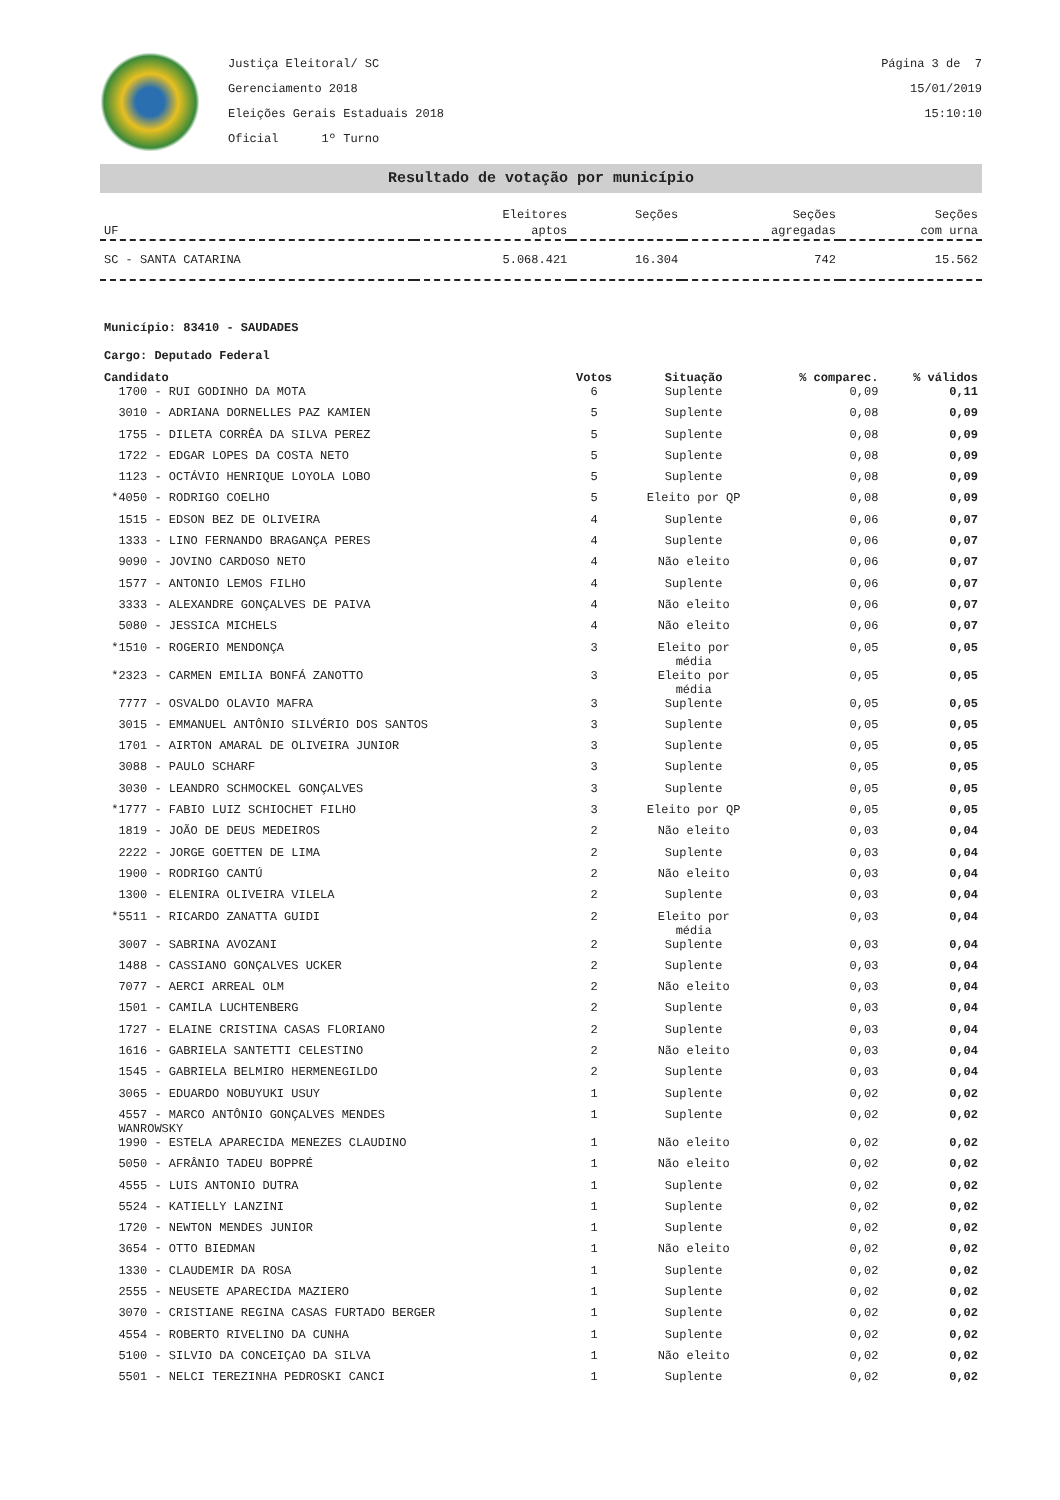Justiça Eleitoral/ SC
Gerenciamento 2018
Eleições Gerais Estaduais 2018
Oficial 1º Turno
Página 3 de 7
15/01/2019
15:10:10
Resultado de votação por município
| UF | Eleitores aptos | Seções | Seções agregadas | Seções com urna |
| --- | --- | --- | --- | --- |
| SC - SANTA CATARINA | 5.068.421 | 16.304 | 742 | 15.562 |
Município: 83410 - SAUDADES
Cargo: Deputado Federal
| Candidato | Votos | Situação | % comparec. | % válidos |
| --- | --- | --- | --- | --- |
| 1700 - RUI GODINHO DA MOTA | 6 | Suplente | 0,09 | 0,11 |
| 3010 - ADRIANA DORNELLES PAZ KAMIEN | 5 | Suplente | 0,08 | 0,09 |
| 1755 - DILETA CORRÊA DA SILVA PEREZ | 5 | Suplente | 0,08 | 0,09 |
| 1722 - EDGAR LOPES DA COSTA NETO | 5 | Suplente | 0,08 | 0,09 |
| 1123 - OCTÁVIO HENRIQUE LOYOLA LOBO | 5 | Suplente | 0,08 | 0,09 |
| *4050 - RODRIGO COELHO | 5 | Eleito por QP | 0,08 | 0,09 |
| 1515 - EDSON BEZ DE OLIVEIRA | 4 | Suplente | 0,06 | 0,07 |
| 1333 - LINO FERNANDO BRAGANÇA PERES | 4 | Suplente | 0,06 | 0,07 |
| 9090 - JOVINO CARDOSO NETO | 4 | Não eleito | 0,06 | 0,07 |
| 1577 - ANTONIO LEMOS FILHO | 4 | Suplente | 0,06 | 0,07 |
| 3333 - ALEXANDRE GONÇALVES DE PAIVA | 4 | Não eleito | 0,06 | 0,07 |
| 5080 - JESSICA MICHELS | 4 | Não eleito | 0,06 | 0,07 |
| *1510 - ROGERIO MENDONÇA | 3 | Eleito por média | 0,05 | 0,05 |
| *2323 - CARMEN EMILIA BONFÁ ZANOTTO | 3 | Eleito por média | 0,05 | 0,05 |
| 7777 - OSVALDO OLAVIO MAFRA | 3 | Suplente | 0,05 | 0,05 |
| 3015 - EMMANUEL ANTÔNIO SILVÉRIO DOS SANTOS | 3 | Suplente | 0,05 | 0,05 |
| 1701 - AIRTON AMARAL DE OLIVEIRA JUNIOR | 3 | Suplente | 0,05 | 0,05 |
| 3088 - PAULO SCHARF | 3 | Suplente | 0,05 | 0,05 |
| 3030 - LEANDRO SCHMOCKEL GONÇALVES | 3 | Suplente | 0,05 | 0,05 |
| *1777 - FABIO LUIZ SCHIOCHET FILHO | 3 | Eleito por QP | 0,05 | 0,05 |
| 1819 - JOÃO DE DEUS MEDEIROS | 2 | Não eleito | 0,03 | 0,04 |
| 2222 - JORGE GOETTEN DE LIMA | 2 | Suplente | 0,03 | 0,04 |
| 1900 - RODRIGO CANTÚ | 2 | Não eleito | 0,03 | 0,04 |
| 1300 - ELENIRA OLIVEIRA VILELA | 2 | Suplente | 0,03 | 0,04 |
| *5511 - RICARDO ZANATTA GUIDI | 2 | Eleito por média | 0,03 | 0,04 |
| 3007 - SABRINA AVOZANI | 2 | Suplente | 0,03 | 0,04 |
| 1488 - CASSIANO GONÇALVES UCKER | 2 | Suplente | 0,03 | 0,04 |
| 7077 - AERCI ARREAL OLM | 2 | Não eleito | 0,03 | 0,04 |
| 1501 - CAMILA LUCHTENBERG | 2 | Suplente | 0,03 | 0,04 |
| 1727 - ELAINE CRISTINA CASAS FLORIANO | 2 | Suplente | 0,03 | 0,04 |
| 1616 - GABRIELA SANTETTI CELESTINO | 2 | Não eleito | 0,03 | 0,04 |
| 1545 - GABRIELA BELMIRO HERMENEGILDO | 2 | Suplente | 0,03 | 0,04 |
| 3065 - EDUARDO NOBUYUKI USUY | 1 | Suplente | 0,02 | 0,02 |
| 4557 - MARCO ANTÔNIO GONÇALVES MENDES WANROWSKY | 1 | Suplente | 0,02 | 0,02 |
| 1990 - ESTELA APARECIDA MENEZES CLAUDINO | 1 | Não eleito | 0,02 | 0,02 |
| 5050 - AFRÂNIO TADEU BOPPRÉ | 1 | Não eleito | 0,02 | 0,02 |
| 4555 - LUIS ANTONIO DUTRA | 1 | Suplente | 0,02 | 0,02 |
| 5524 - KATIELLY LANZINI | 1 | Suplente | 0,02 | 0,02 |
| 1720 - NEWTON MENDES JUNIOR | 1 | Suplente | 0,02 | 0,02 |
| 3654 - OTTO BIEDMAN | 1 | Não eleito | 0,02 | 0,02 |
| 1330 - CLAUDEMIR DA ROSA | 1 | Suplente | 0,02 | 0,02 |
| 2555 - NEUSETE APARECIDA MAZIERO | 1 | Suplente | 0,02 | 0,02 |
| 3070 - CRISTIANE REGINA CASAS FURTADO BERGER | 1 | Suplente | 0,02 | 0,02 |
| 4554 - ROBERTO RIVELINO DA CUNHA | 1 | Suplente | 0,02 | 0,02 |
| 5100 - SILVIO DA CONCEIÇAO DA SILVA | 1 | Não eleito | 0,02 | 0,02 |
| 5501 - NELCI TEREZINHA PEDROSKI CANCI | 1 | Suplente | 0,02 | 0,02 |